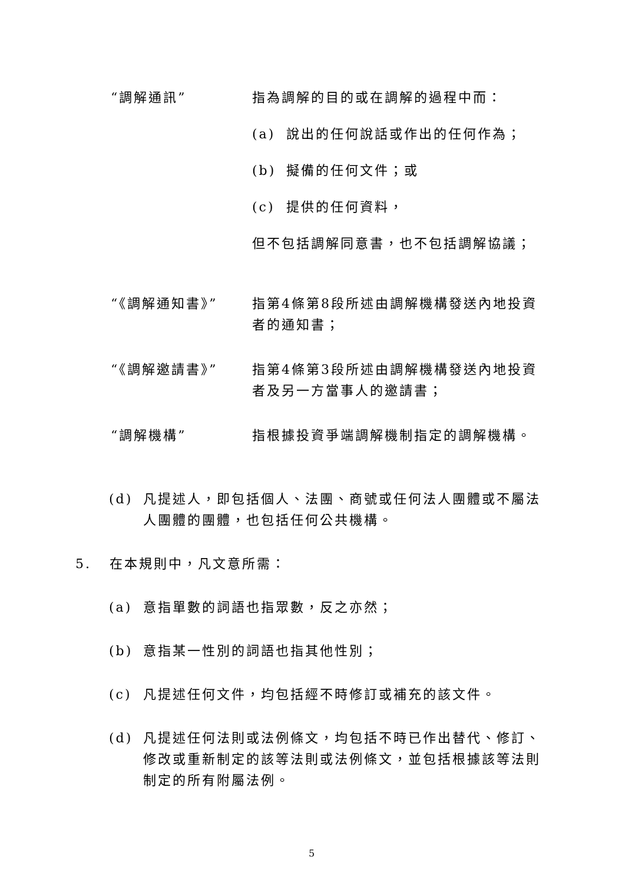“調解通訊” 指為調解的目的或在調解的過程中而：
(a) 說出的任何說話或作出的任何作為；
(b) 擬備的任何文件；或
(c) 提供的任何資料，
但不包括調解同意書，也不包括調解協議；
“《調解通知書》” 指第4條第8段所述由調解機構發送內地投資者的通知書；
“《調解邀請書》” 指第4條第3段所述由調解機構發送內地投資者及另一方當事人的邀請書；
“調解機構” 指根據投資爭端調解機制指定的調解機構。
(d) 凡提述人，即包括個人、法團、商號或任何法人團體或不屬法人團體的團體，也包括任何公共機構。
5. 在本規則中，凡文意所需：
(a) 意指單數的詞語也指眾數，反之亦然；
(b) 意指某一性別的詞語也指其他性別；
(c) 凡提述任何文件，均包括經不時修訂或補充的該文件。
(d) 凡提述任何法則或法例條文，均包括不時已作出替代、修訂、修改或重新制定的該等法則或法例條文，並包括根據該等法則制定的所有附屬法例。
5